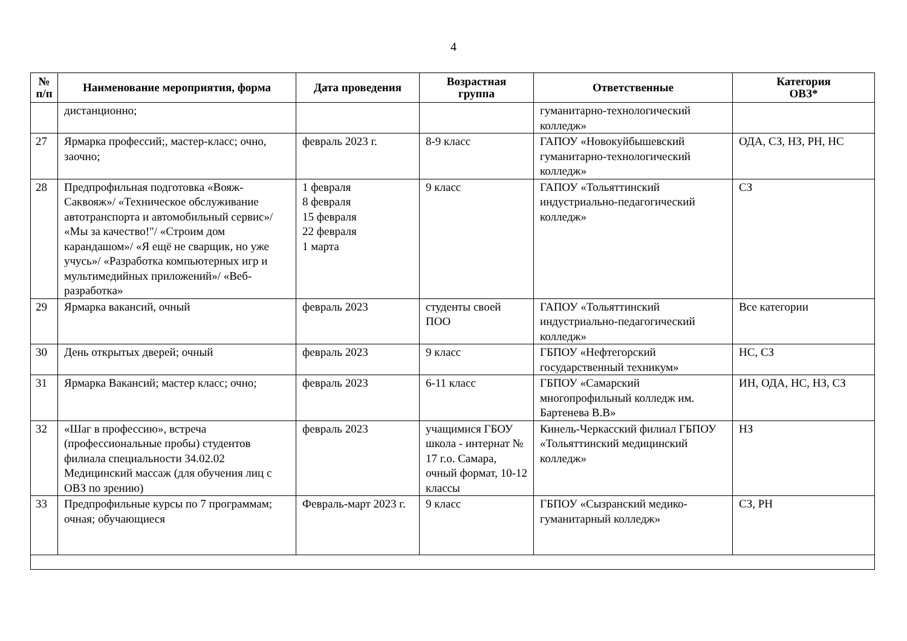4
| № п/п | Наименование мероприятия, форма | Дата проведения | Возрастная группа | Ответственные | Категория ОВЗ* |
| --- | --- | --- | --- | --- | --- |
| | дистанционно; | | | гуманитарно-технологический колледж» | |
| 27 | Ярмарка профессий;, мастер-класс; очно, заочно; | февраль 2023 г. | 8-9 класс | ГАПОУ «Новокуйбышевский гуманитарно-технологический колледж» | ОДА, СЗ, НЗ, РН, НС |
| 28 | Предпрофильная подготовка «Вояж-Саквояж»/ «Техническое обслуживание автотранспорта и автомобильный сервис»/ «Мы за качество!"/ «Строим дом карандашом»/ «Я ещё не сварщик, но уже учусь»/ «Разработка компьютерных игр и мультимедийных приложений»/ «Веб-разработка» | 1 февраля 8 февраля 15 февраля 22 февраля 1 марта | 9 класс | ГАПОУ «Тольяттинский индустриально-педагогический колледж» | СЗ |
| 29 | Ярмарка вакансий, очный | февраль 2023 | студенты своей ПОО | ГАПОУ «Тольяттинский индустриально-педагогический колледж» | Все категории |
| 30 | День открытых дверей; очный | февраль 2023 | 9 класс | ГБПОУ «Нефтегорский государственный техникум» | НС, СЗ |
| 31 | Ярмарка Вакансий; мастер класс; очно; | февраль 2023 | 6-11 класс | ГБПОУ «Самарский многопрофильный колледж им. Бартенева В.В» | ИН, ОДА, НС, НЗ, СЗ |
| 32 | «Шаг в профессию», встреча (профессиональные пробы) студентов филиала специальности 34.02.02 Медицинский массаж (для обучения лиц с ОВЗ по зрению) | февраль 2023 | учащимися ГБОУ школа - интернат № 17 г.о. Самара, очный формат, 10-12 классы | Кинель-Черкасский филиал ГБПОУ «Тольяттинский медицинский колледж» | НЗ |
| 33 | Предпрофильные курсы по 7 программам; очная; обучающиеся | Февраль-март 2023 г. | 9 класс | ГБПОУ «Сызранский медико-гуманитарный колледж» | СЗ, РН |